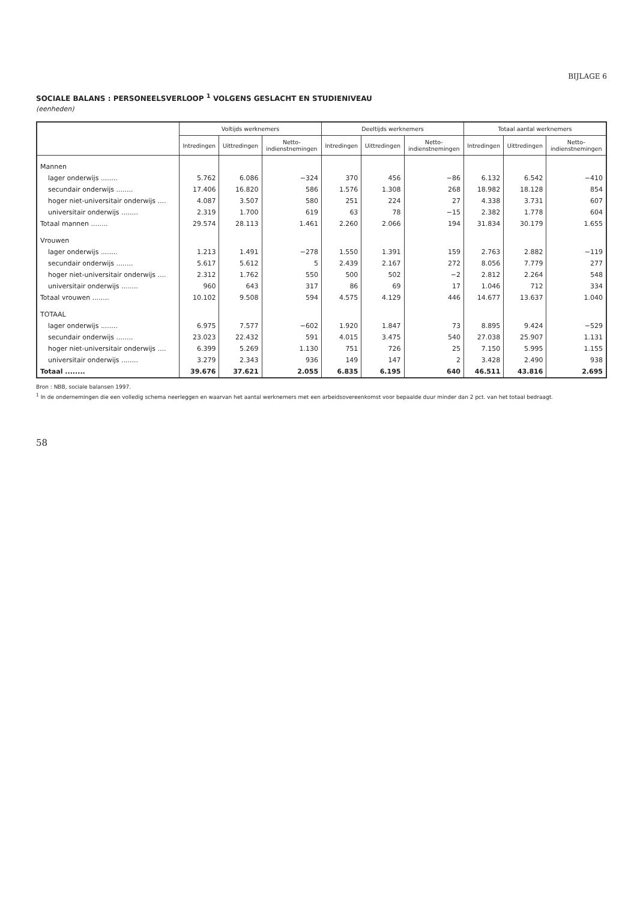BIJLAGE 6
SOCIALE BALANS : PERSONEELSVERLOOP <sup>1</sup> VOLGENS GESLACHT EN STUDIENIVEAU
(eenheden)
| | Voltijds werknemers | | | Deeltijds werknemers | | | Totaal aantal werknemers | | |
| --- | --- | --- | --- | --- | --- | --- | --- | --- | --- |
| | Intredingen | Uittredingen | Netto- indienstnemingen | Intredingen | Uittredingen | Netto- indienstnemingen | Intredingen | Uittredingen | Netto- indienstnemingen |
| Mannen | | | | | | | | | |
| lager onderwijs ........ | 5.762 | 6.086 | −324 | 370 | 456 | −86 | 6.132 | 6.542 | −410 |
| secundair onderwijs ........ | 17.406 | 16.820 | 586 | 1.576 | 1.308 | 268 | 18.982 | 18.128 | 854 |
| hoger niet-universitair onderwijs .... | 4.087 | 3.507 | 580 | 251 | 224 | 27 | 4.338 | 3.731 | 607 |
| universitair onderwijs ........ | 2.319 | 1.700 | 619 | 63 | 78 | −15 | 2.382 | 1.778 | 604 |
| Totaal mannen ........ | 29.574 | 28.113 | 1.461 | 2.260 | 2.066 | 194 | 31.834 | 30.179 | 1.655 |
| Vrouwen | | | | | | | | | |
| lager onderwijs ........ | 1.213 | 1.491 | −278 | 1.550 | 1.391 | 159 | 2.763 | 2.882 | −119 |
| secundair onderwijs ........ | 5.617 | 5.612 | 5 | 2.439 | 2.167 | 272 | 8.056 | 7.779 | 277 |
| hoger niet-universitair onderwijs .... | 2.312 | 1.762 | 550 | 500 | 502 | −2 | 2.812 | 2.264 | 548 |
| universitair onderwijs ........ | 960 | 643 | 317 | 86 | 69 | 17 | 1.046 | 712 | 334 |
| Totaal vrouwen ........ | 10.102 | 9.508 | 594 | 4.575 | 4.129 | 446 | 14.677 | 13.637 | 1.040 |
| TOTAAL | | | | | | | | | |
| lager onderwijs ........ | 6.975 | 7.577 | −602 | 1.920 | 1.847 | 73 | 8.895 | 9.424 | −529 |
| secundair onderwijs ........ | 23.023 | 22.432 | 591 | 4.015 | 3.475 | 540 | 27.038 | 25.907 | 1.131 |
| hoger niet-universitair onderwijs .... | 6.399 | 5.269 | 1.130 | 751 | 726 | 25 | 7.150 | 5.995 | 1.155 |
| universitair onderwijs ........ | 3.279 | 2.343 | 936 | 149 | 147 | 2 | 3.428 | 2.490 | 938 |
| Totaal ........ | 39.676 | 37.621 | 2.055 | 6.835 | 6.195 | 640 | 46.511 | 43.816 | 2.695 |
Bron : NBB, sociale balansen 1997.
<sup>1</sup> In de ondernemingen die een volledig schema neerleggen en waarvan het aantal werknemers met een arbeidsovereenkomst voor bepaalde duur minder dan 2 pct. van het totaal bedraagt.
58